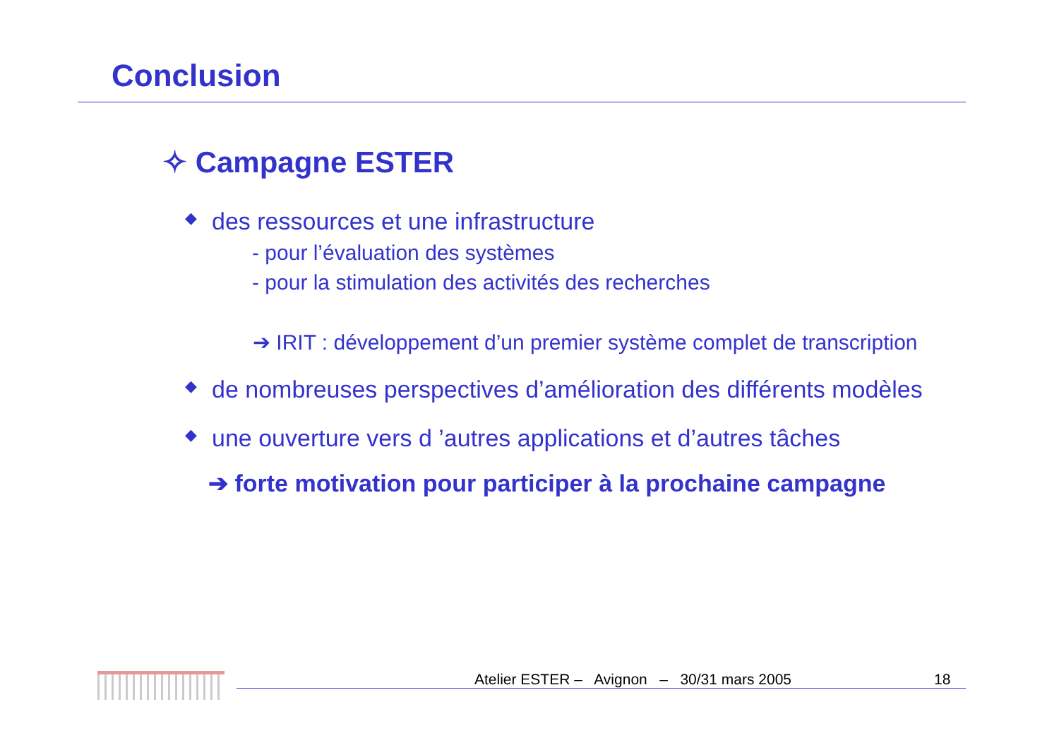Conclusion
✧ Campagne ESTER
◆ des ressources et une infrastructure
- pour l’évaluation des systèmes
- pour la stimulation des activités des recherches
➔ IRIT : développement d’un premier système complet de transcription
◆ de nombreuses perspectives d’amélioration des différents modèles
◆ une ouverture vers d ’autres applications et d’autres tâches
➔ forte motivation pour participer à la prochaine campagne
Atelier ESTER – Avignon – 30/31 mars 2005
18